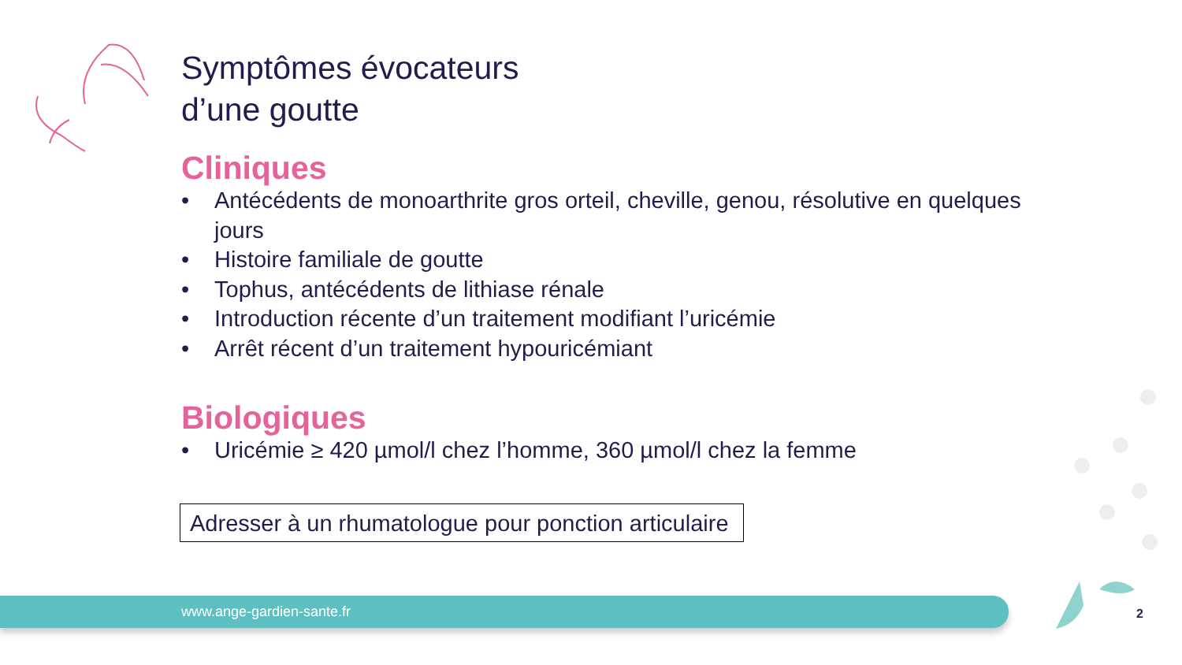Symptômes évocateurs
d’une goutte
Cliniques
• Antécédents de monoarthrite gros orteil, cheville, genou, résolutive en quelques jours
• Histoire familiale de goutte
• Tophus, antécédents de lithiase rénale
• Introduction récente d’un traitement modifiant l’uricémie
• Arrêt récent d’un traitement hypouricémiant
Biologiques
• Uricémie ≥ 420 µmol/l chez l’homme, 360 µmol/l chez la femme
Adresser à un rhumatologue pour ponction articulaire
www.ange-gardien-sante.fr 2